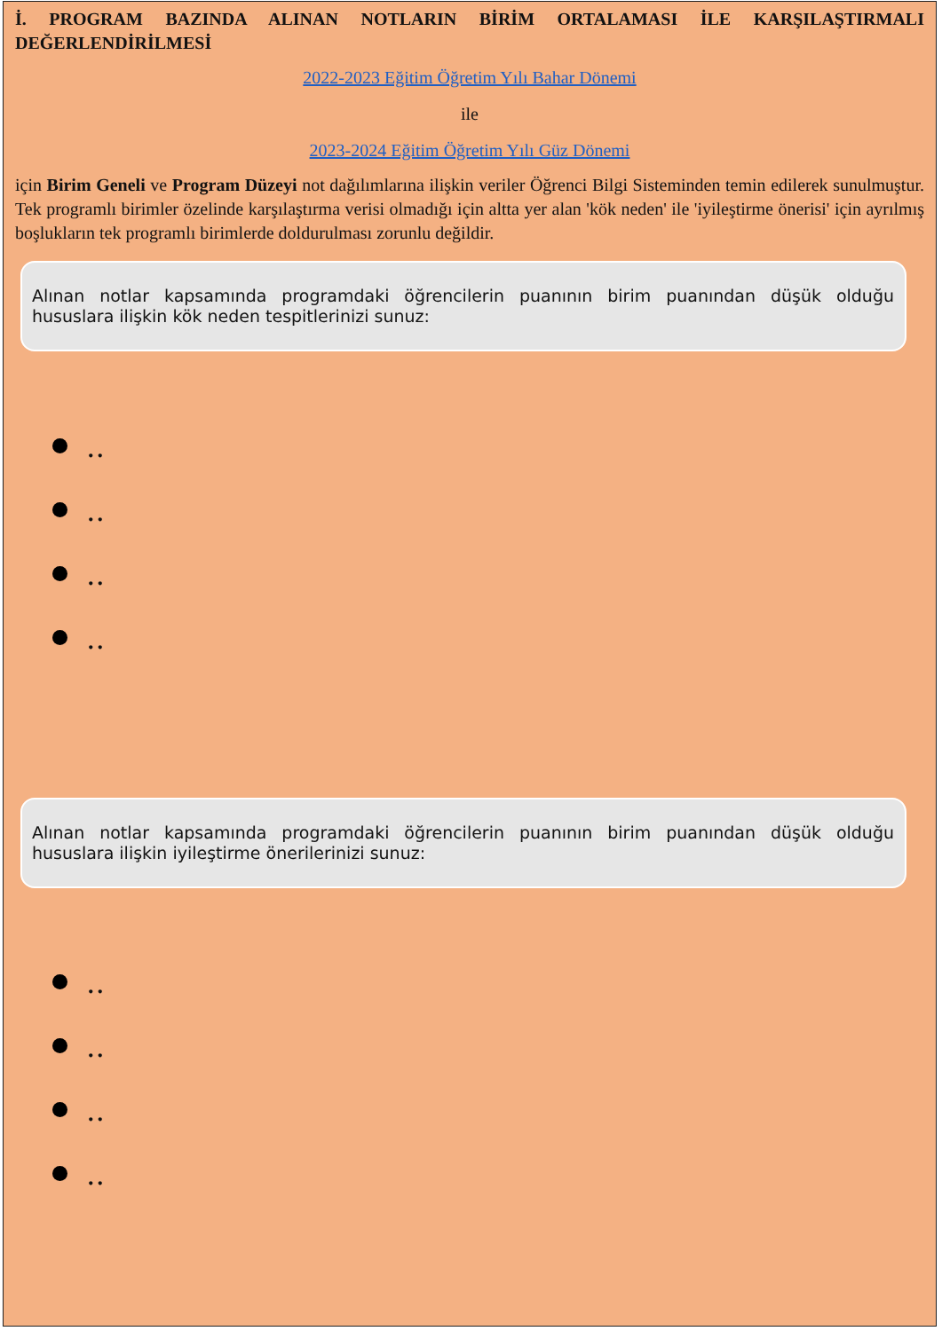İ. PROGRAM BAZINDA ALINAN NOTLARIN BİRİM ORTALAMASI İLE KARŞILAŞTIRMALI DEĞERLENDİRİLMESİ
2022-2023 Eğitim Öğretim Yılı Bahar Dönemi
ile
2023-2024 Eğitim Öğretim Yılı Güz Dönemi
için Birim Geneli ve Program Düzeyi not dağılımlarına ilişkin veriler Öğrenci Bilgi Sisteminden temin edilerek sunulmuştur. Tek programlı birimler özelinde karşılaştırma verisi olmadığı için altta yer alan 'kök neden' ile 'iyileştirme önerisi' için ayrılmış boşlukların tek programlı birimlerde doldurulması zorunlu değildir.
Alınan notlar kapsamında programdaki öğrencilerin puanının birim puanından düşük olduğu hususlara ilişkin kök neden tespitlerinizi sunuz:
..
..
..
..
Alınan notlar kapsamında programdaki öğrencilerin puanının birim puanından düşük olduğu hususlara ilişkin iyileştirme önerilerinizi sunuz:
..
..
..
..